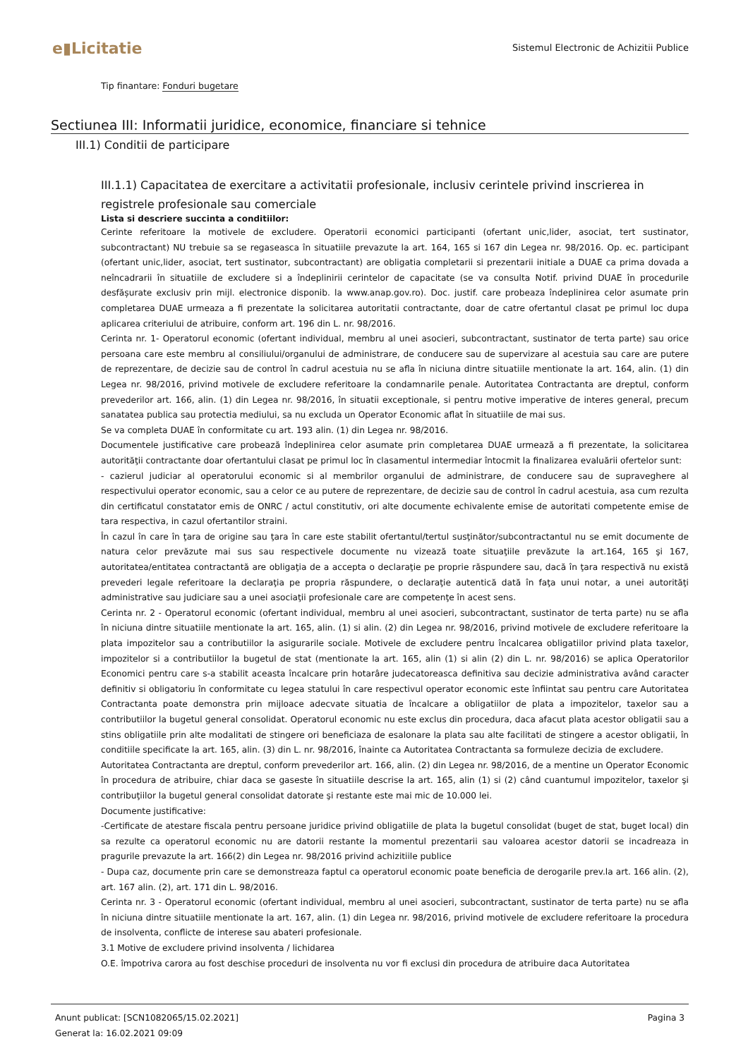e▮Licitatie
Sistemul Electronic de Achizitii Publice
Tip finantare: Fonduri bugetare
Sectiunea III: Informatii juridice, economice, financiare si tehnice
III.1) Conditii de participare
III.1.1) Capacitatea de exercitare a activitatii profesionale, inclusiv cerintele privind inscrierea in registrele profesionale sau comerciale
Lista si descriere succinta a conditiilor:
Cerinte referitoare la motivele de excludere. Operatorii economici participanti (ofertant unic,lider, asociat, tert sustinator, subcontractant) NU trebuie sa se regaseasca în situatiile prevazute la art. 164, 165 si 167 din Legea nr. 98/2016. Op. ec. participant (ofertant unic,lider, asociat, tert sustinator, subcontractant) are obligatia completarii si prezentarii initiale a DUAE ca prima dovada a neîncadrarii în situatiile de excludere si a îndeplinirii cerintelor de capacitate (se va consulta Notif. privind DUAE în procedurile desfășurate exclusiv prin mijl. electronice disponib. la www.anap.gov.ro). Doc. justif. care probeaza îndeplinirea celor asumate prin completarea DUAE urmeaza a fi prezentate la solicitarea autoritatii contractante, doar de catre ofertantul clasat pe primul loc dupa aplicarea criteriului de atribuire, conform art. 196 din L. nr. 98/2016.
Cerinta nr. 1- Operatorul economic (ofertant individual, membru al unei asocieri, subcontractant, sustinator de terta parte) sau orice persoana care este membru al consiliului/organului de administrare, de conducere sau de supervizare al acestuia sau care are putere de reprezentare, de decizie sau de control în cadrul acestuia nu se afla în niciuna dintre situatiile mentionate la art. 164, alin. (1) din Legea nr. 98/2016, privind motivele de excludere referitoare la condamnarile penale. Autoritatea Contractanta are dreptul, conform prevederilor art. 166, alin. (1) din Legea nr. 98/2016, în situatii exceptionale, si pentru motive imperative de interes general, precum sanatatea publica sau protectia mediului, sa nu excluda un Operator Economic aflat în situatiile de mai sus.
Se va completa DUAE în conformitate cu art. 193 alin. (1) din Legea nr. 98/2016.
Documentele justificative care probează îndeplinirea celor asumate prin completarea DUAE urmează a fi prezentate, la solicitarea autorităţii contractante doar ofertantului clasat pe primul loc în clasamentul intermediar întocmit la finalizarea evaluării ofertelor sunt:
- cazierul judiciar al operatorului economic si al membrilor organului de administrare, de conducere sau de supraveghere al respectivului operator economic, sau a celor ce au putere de reprezentare, de decizie sau de control în cadrul acestuia, asa cum rezulta din certificatul constatator emis de ONRC / actul constitutiv, ori alte documente echivalente emise de autoritati competente emise de tara respectiva, in cazul ofertantilor straini.
În cazul în care în ţara de origine sau ţara în care este stabilit ofertantul/tertul susţinător/subcontractantul nu se emit documente de natura celor prevăzute mai sus sau respectivele documente nu vizează toate situaţiile prevăzute la art.164, 165 şi 167, autoritatea/entitatea contractantă are obligaţia de a accepta o declaraţie pe proprie răspundere sau, dacă în ţara respectivă nu există prevederi legale referitoare la declaraţia pe propria răspundere, o declaraţie autentică dată în faţa unui notar, a unei autorităţi administrative sau judiciare sau a unei asociaţii profesionale care are competenţe în acest sens.
Cerinta nr. 2 - Operatorul economic (ofertant individual, membru al unei asocieri, subcontractant, sustinator de terta parte) nu se afla în niciuna dintre situatiile mentionate la art. 165, alin. (1) si alin. (2) din Legea nr. 98/2016, privind motivele de excludere referitoare la plata impozitelor sau a contributiilor la asigurarile sociale. Motivele de excludere pentru încalcarea obligatiilor privind plata taxelor, impozitelor si a contributiilor la bugetul de stat (mentionate la art. 165, alin (1) si alin (2) din L. nr. 98/2016) se aplica Operatorilor Economici pentru care s-a stabilit aceasta încalcare prin hotarâre judecatoreasca definitiva sau decizie administrativa având caracter definitiv si obligatoriu în conformitate cu legea statului în care respectivul operator economic este înfiintat sau pentru care Autoritatea Contractanta poate demonstra prin mijloace adecvate situatia de încalcare a obligatiilor de plata a impozitelor, taxelor sau a contributiilor la bugetul general consolidat. Operatorul economic nu este exclus din procedura, daca afacut plata acestor obligatii sau a stins obligatiile prin alte modalitati de stingere ori beneficiaza de esalonare la plata sau alte facilitati de stingere a acestor obligatii, în conditiile specificate la art. 165, alin. (3) din L. nr. 98/2016, înainte ca Autoritatea Contractanta sa formuleze decizia de excludere.
Autoritatea Contractanta are dreptul, conform prevederilor art. 166, alin. (2) din Legea nr. 98/2016, de a mentine un Operator Economic în procedura de atribuire, chiar daca se gaseste în situatiile descrise la art. 165, alin (1) si (2) când cuantumul impozitelor, taxelor şi contribuţiilor la bugetul general consolidat datorate şi restante este mai mic de 10.000 lei.
Documente justificative:
-Certificate de atestare fiscala pentru persoane juridice privind obligatiile de plata la bugetul consolidat (buget de stat, buget local) din sa rezulte ca operatorul economic nu are datorii restante la momentul prezentarii sau valoarea acestor datorii se incadreaza in pragurile prevazute la art. 166(2) din Legea nr. 98/2016 privind achizitiile publice
- Dupa caz, documente prin care se demonstreaza faptul ca operatorul economic poate beneficia de derogarile prev.la art. 166 alin. (2), art. 167 alin. (2), art. 171 din L. 98/2016.
Cerinta nr. 3 - Operatorul economic (ofertant individual, membru al unei asocieri, subcontractant, sustinator de terta parte) nu se afla în niciuna dintre situatiile mentionate la art. 167, alin. (1) din Legea nr. 98/2016, privind motivele de excludere referitoare la procedura de insolventa, conflicte de interese sau abateri profesionale.
3.1 Motive de excludere privind insolventa / lichidarea
O.E. împotriva carora au fost deschise proceduri de insolventa nu vor fi exclusi din procedura de atribuire daca Autoritatea
Anunt publicat: [SCN1082065/15.02.2021] Pagina 3
Generat la: 16.02.2021 09:09